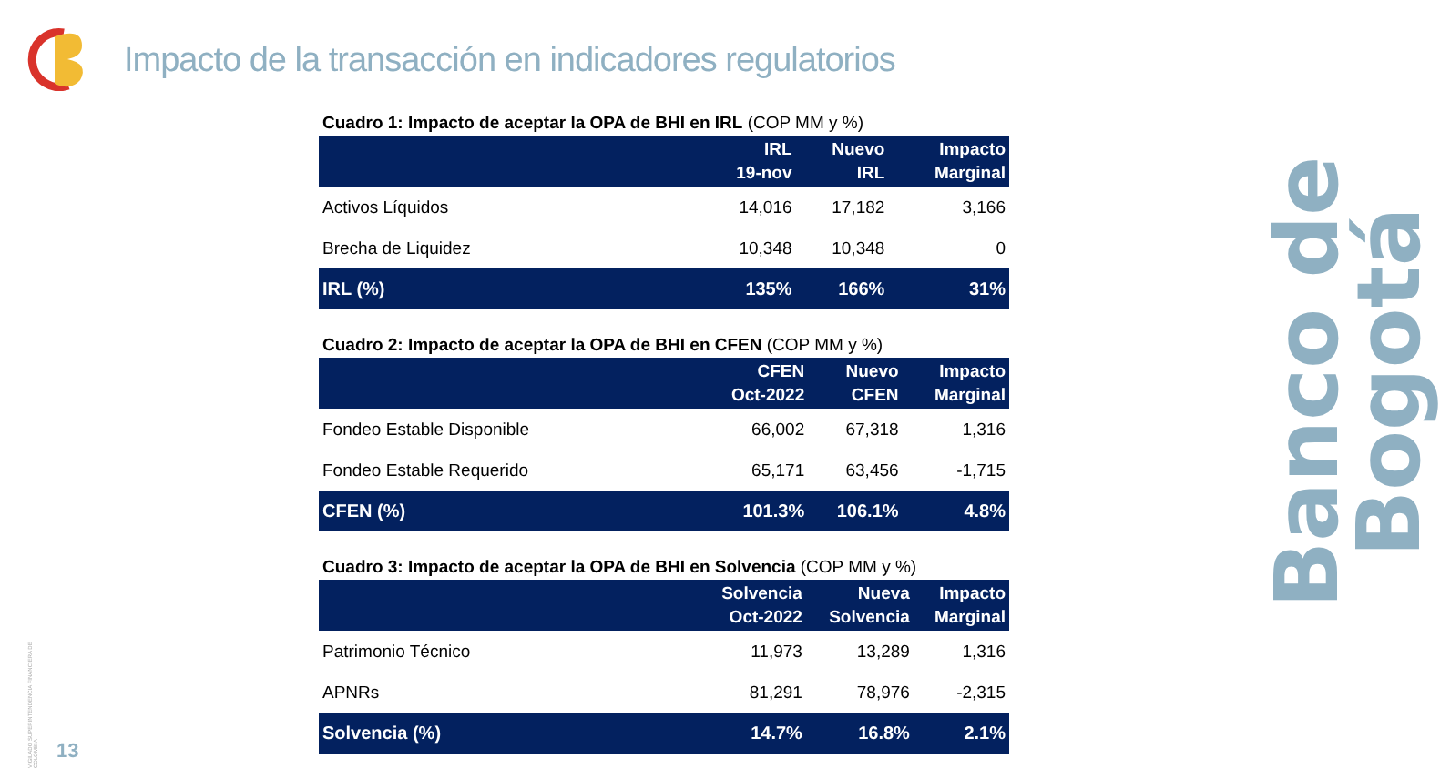Impacto de la transacción en indicadores regulatorios
Cuadro 1: Impacto de aceptar la OPA de BHI en IRL (COP MM y %)
| | IRL 19-nov | Nuevo IRL | Impacto Marginal |
| --- | --- | --- | --- |
| Activos Líquidos | 14,016 | 17,182 | 3,166 |
| Brecha de Liquidez | 10,348 | 10,348 | 0 |
| IRL (%) | 135% | 166% | 31% |
Cuadro 2: Impacto de aceptar la OPA de BHI en CFEN (COP MM y %)
| | CFEN Oct-2022 | Nuevo CFEN | Impacto Marginal |
| --- | --- | --- | --- |
| Fondeo Estable Disponible | 66,002 | 67,318 | 1,316 |
| Fondeo Estable Requerido | 65,171 | 63,456 | -1,715 |
| CFEN (%) | 101.3% | 106.1% | 4.8% |
Cuadro 3: Impacto de aceptar la OPA de BHI en Solvencia (COP MM y %)
| | Solvencia Oct-2022 | Nueva Solvencia | Impacto Marginal |
| --- | --- | --- | --- |
| Patrimonio Técnico | 11,973 | 13,289 | 1,316 |
| APNRs | 81,291 | 78,976 | -2,315 |
| Solvencia (%) | 14.7% | 16.8% | 2.1% |
Banco de Bogotá
VIGILADO SUPERINTENDENCIA FINANCIERA DE COLOMBIA
13